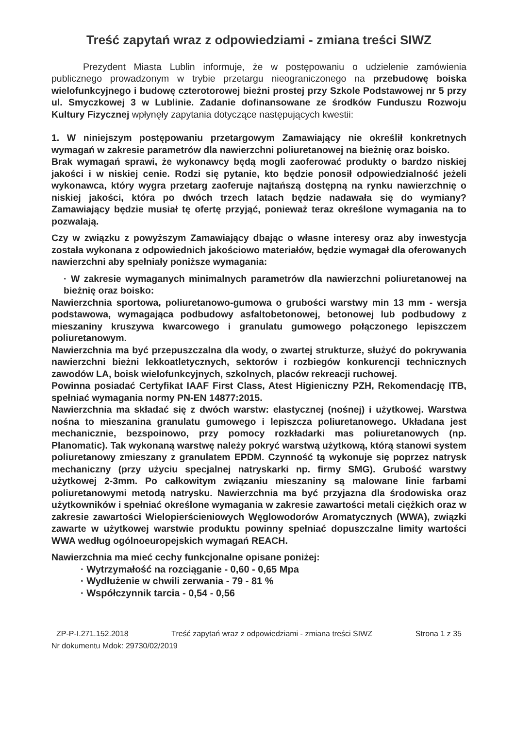Treść zapytań wraz z odpowiedziami - zmiana treści SIWZ
Prezydent Miasta Lublin informuje, że w postępowaniu o udzielenie zamówienia publicznego prowadzonym w trybie przetargu nieograniczonego na przebudowę boiska wielofunkcyjnego i budowę czterotorowej bieżni prostej przy Szkole Podstawowej nr 5 przy ul. Smyczkowej 3 w Lublinie. Zadanie dofinansowane ze środków Funduszu Rozwoju Kultury Fizycznej wpłynęły zapytania dotyczące następujących kwestii:
1. W niniejszym postępowaniu przetargowym Zamawiający nie określił konkretnych wymagań w zakresie parametrów dla nawierzchni poliuretanowej na bieżnię oraz boisko.
Brak wymagań sprawi, że wykonawcy będą mogli zaoferować produkty o bardzo niskiej jakości i w niskiej cenie. Rodzi się pytanie, kto będzie ponosił odpowiedzialność jeżeli wykonawca, który wygra przetarg zaoferuje najtańszą dostępną na rynku nawierzchnię o niskiej jakości, która po dwóch trzech latach będzie nadawała się do wymiany? Zamawiający będzie musiał tę ofertę przyjąć, ponieważ teraz określone wymagania na to pozwalają.
Czy w związku z powyższym Zamawiający dbając o własne interesy oraz aby inwestycja została wykonana z odpowiednich jakościowo materiałów, będzie wymagał dla oferowanych nawierzchni aby spełniały poniższe wymagania:
· W zakresie wymaganych minimalnych parametrów dla nawierzchni poliuretanowej na bieżnię oraz boisko:
Nawierzchnia sportowa, poliuretanowo-gumowa o grubości warstwy min 13 mm - wersja podstawowa, wymagająca podbudowy asfaltobetonowej, betonowej lub podbudowy z mieszaniny kruszywa kwarcowego i granulatu gumowego połączonego lepiszczem poliuretanowym.
Nawierzchnia ma być przepuszczalna dla wody, o zwartej strukturze, służyć do pokrywania nawierzchni bieżni lekkoatletycznych, sektorów i rozbiegów konkurencji technicznych zawodów LA, boisk wielofunkcyjnych, szkolnych, placów rekreacji ruchowej.
Powinna posiadać Certyfikat IAAF First Class, Atest Higieniczny PZH, Rekomendację ITB, spełniać wymagania normy PN-EN 14877:2015.
Nawierzchnia ma składać się z dwóch warstw: elastycznej (nośnej) i użytkowej. Warstwa nośna to mieszanina granulatu gumowego i lepiszcza poliuretanowego. Układana jest mechanicznie, bezspoinowo, przy pomocy rozkładarki mas poliuretanowych (np. Planomatic). Tak wykonaną warstwę należy pokryć warstwą użytkową, którą stanowi system poliuretanowy zmieszany z granulatem EPDM. Czynność tą wykonuje się poprzez natrysk mechaniczny (przy użyciu specjalnej natryskarki np. firmy SMG). Grubość warstwy użytkowej 2-3mm. Po całkowitym związaniu mieszaniny są malowane linie farbami poliuretanowymi metodą natrysku. Nawierzchnia ma być przyjazna dla środowiska oraz użytkowników i spełniać określone wymagania w zakresie zawartości metali ciężkich oraz w zakresie zawartości Wielopierścieniowych Węglowodorów Aromatycznych (WWA), związki zawarte w użytkowej warstwie produktu powinny spełniać dopuszczalne limity wartości WWA według ogólnoeuropejskich wymagań REACH.
Nawierzchnia ma mieć cechy funkcjonalne opisane poniżej:
· Wytrzymałość na rozciąganie - 0,60 - 0,65 Mpa
· Wydłużenie w chwili zerwania - 79 - 81 %
· Współczynnik tarcia - 0,54 - 0,56
ZP-P-I.271.152.2018 Treść zapytań wraz z odpowiedziami - zmiana treści SIWZ Strona 1 z 35
Nr dokumentu Mdok: 29730/02/2019